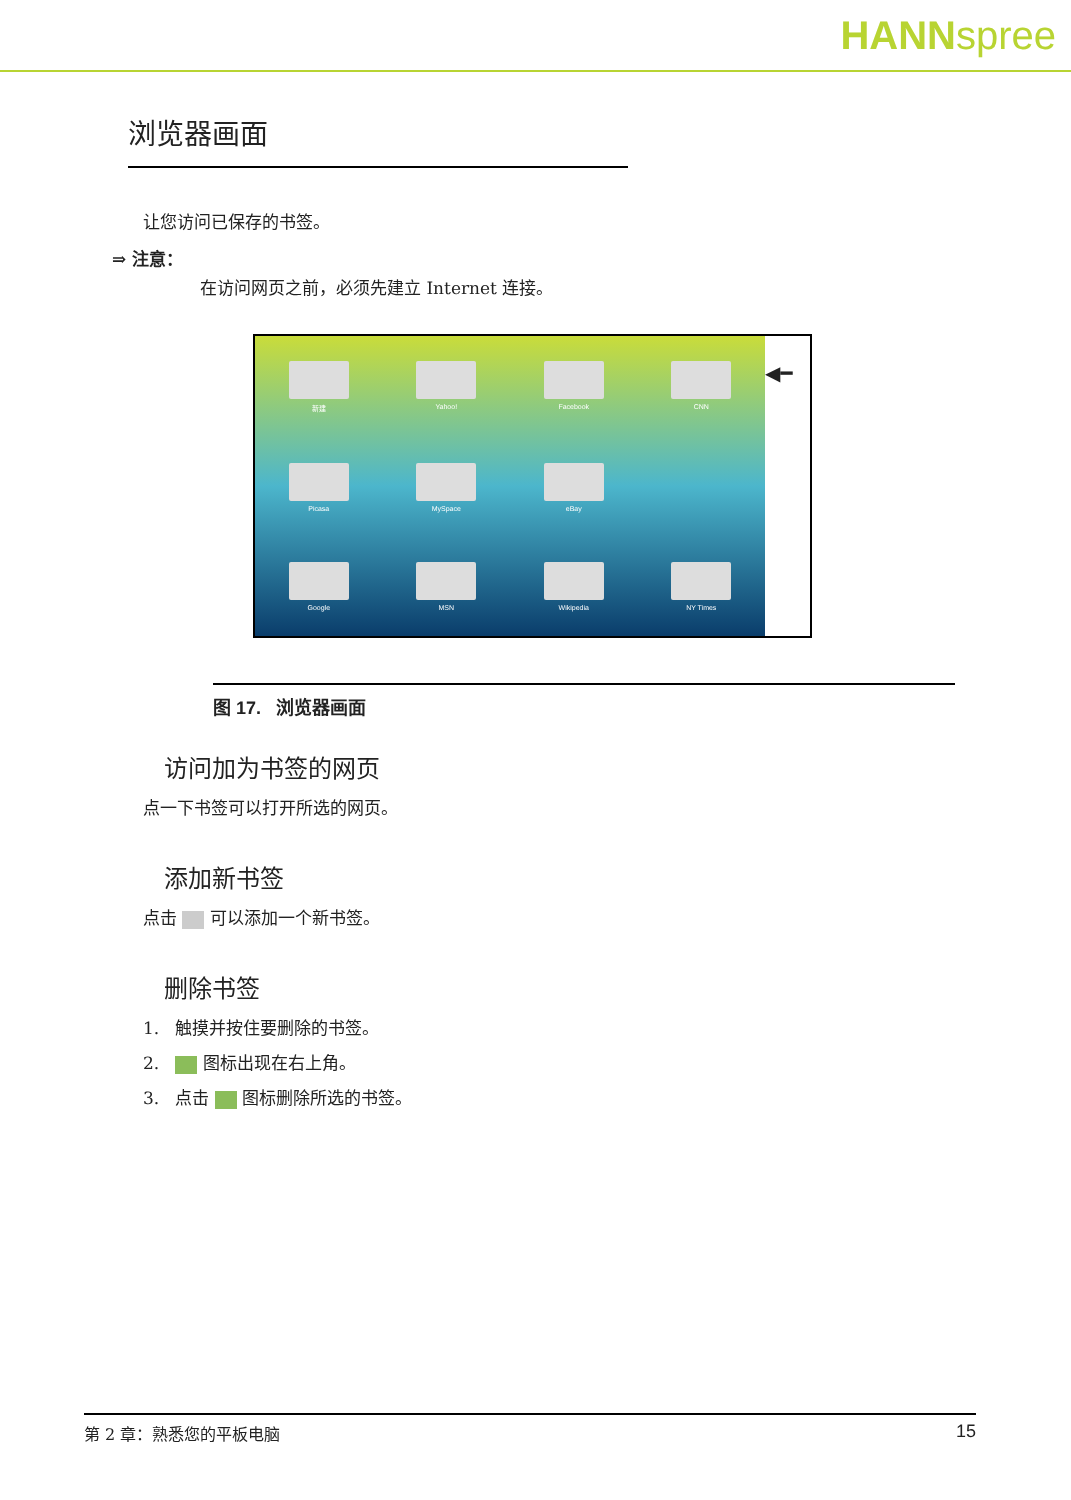HANNspree
浏览器画面
让您访问已保存的书签。
⇒ 注意：
在访问网页之前，必须先建立 Internet 连接。
新建
Yahoo!
Facebook
CNN
Picasa
MySpace
eBay
Google
MSN
Wikipedia
NY Times
◀━
图 17. 浏览器画面
访问加为书签的网页
点一下书签可以打开所选的网页。
添加新书签
点击 可以添加一个新书签。
删除书签
1. 触摸并按住要删除的书签。
2. 图标出现在右上角。
3. 点击 图标删除所选的书签。
第 2 章：熟悉您的平板电脑 15